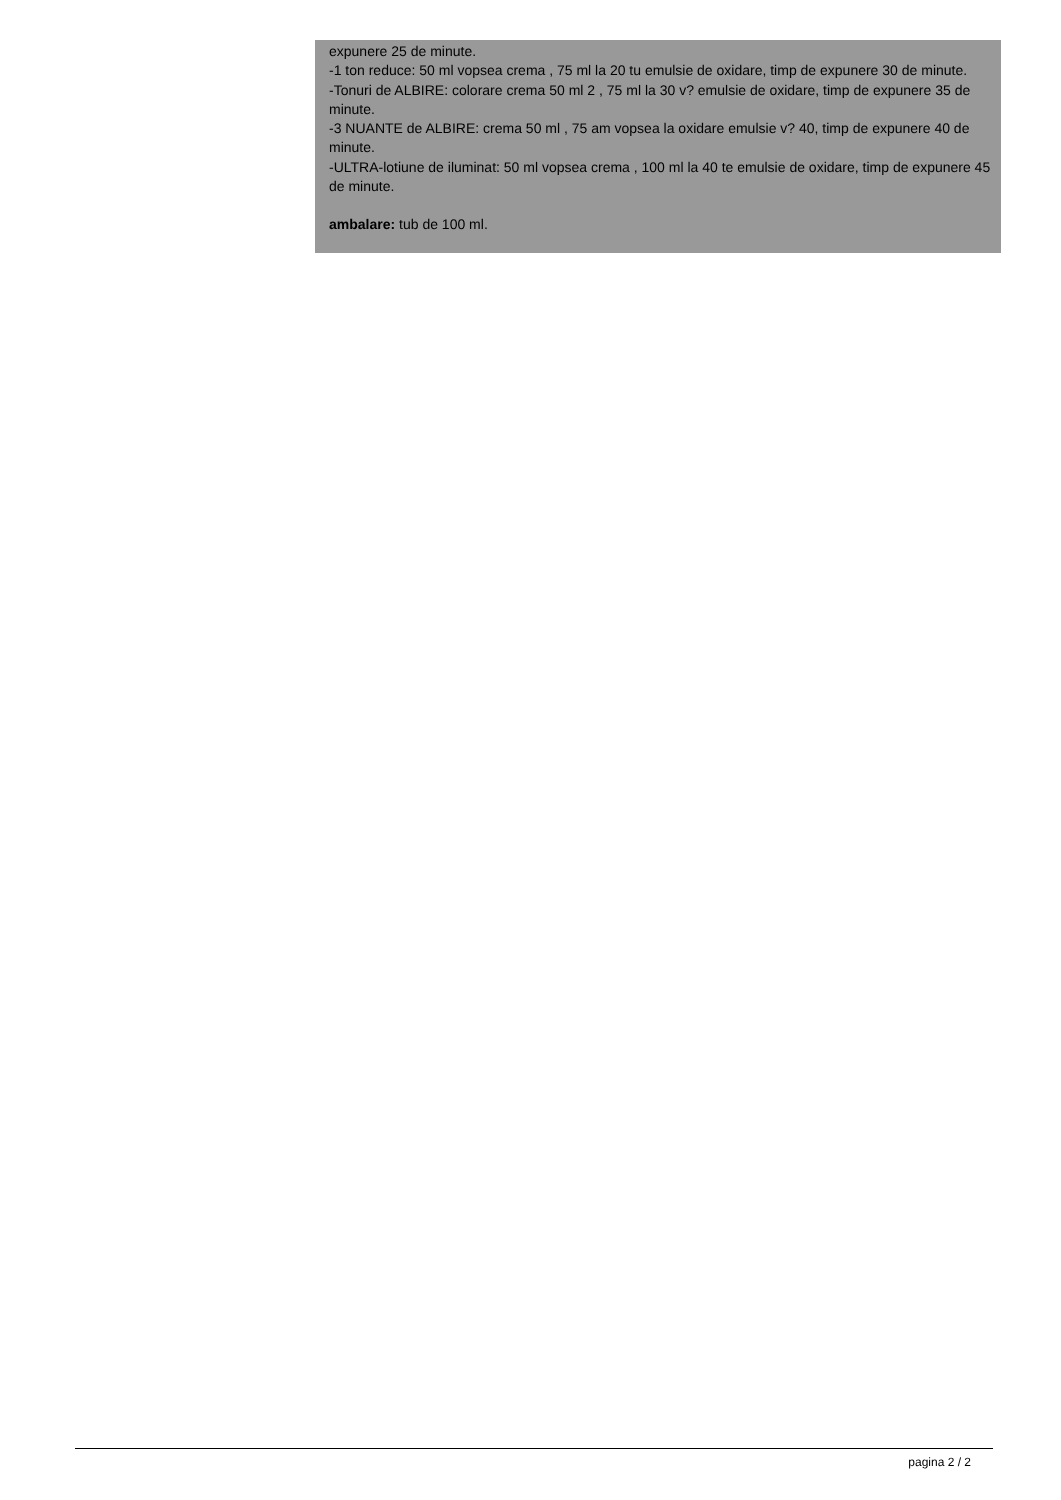expunere 25 de minute.
-1 ton reduce: 50 ml vopsea crema , 75 ml la 20 tu emulsie de oxidare, timp de expunere 30 de minute.
-Tonuri de ALBIRE: colorare crema 50 ml 2 , 75 ml la 30 v? emulsie de oxidare, timp de expunere 35 de minute.
-3 NUANTE de ALBIRE: crema 50 ml , 75 am vopsea la oxidare emulsie v? 40, timp de expunere 40 de minute.
-ULTRA-lotiune de iluminat: 50 ml vopsea crema , 100 ml la 40 te emulsie de oxidare, timp de expunere 45 de minute.
ambalare: tub de 100 ml.
pagina 2 / 2